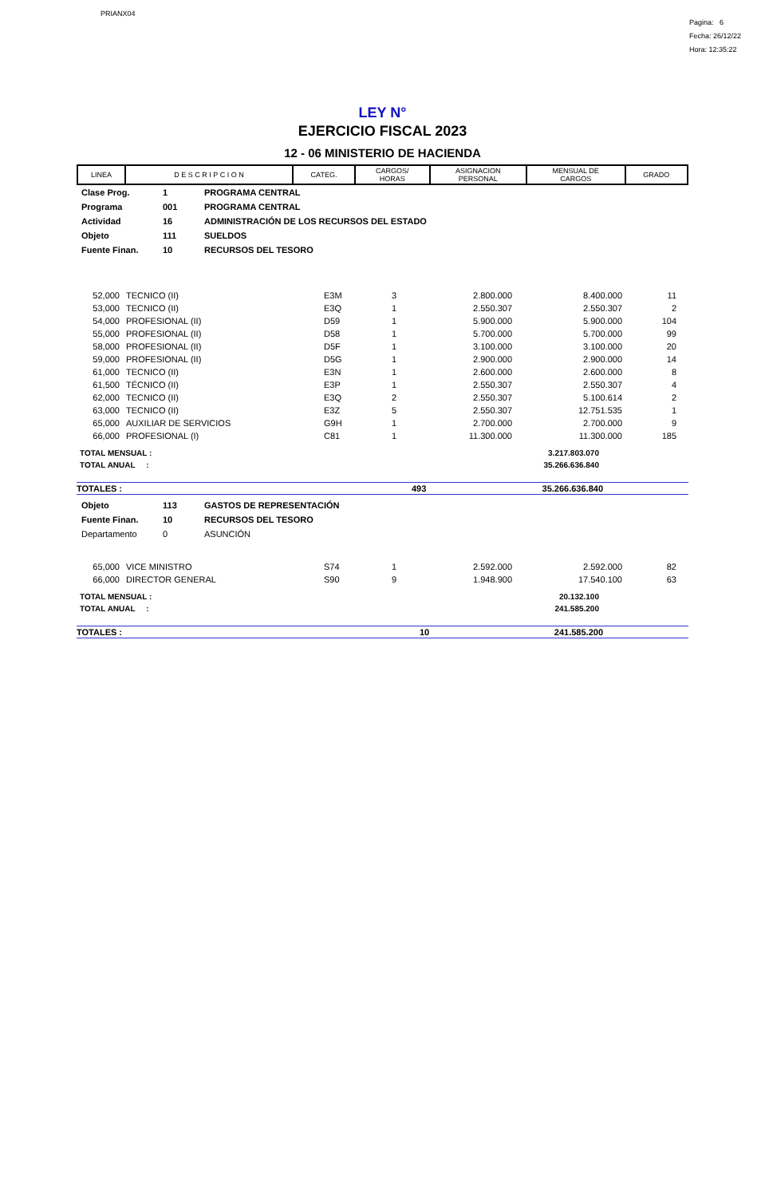PRIANX04
Pagina: 6
Fecha: 26/12/22
Hora: 12:35:22
LEY N°
EJERCICIO FISCAL 2023
12 - 06 MINISTERIO DE HACIENDA
| LINEA | D E S C R I P C I O N | CATEG. | CARGOS/ HORAS | ASIGNACION PERSONAL | MENSUAL DE CARGOS | GRADO |
| --- | --- | --- | --- | --- | --- | --- |
| Clase Prog. | 1 | PROGRAMA CENTRAL |
| Programa | 001 | PROGRAMA CENTRAL |
| Actividad | 16 | ADMINISTRACIÓN DE LOS RECURSOS DEL ESTADO |
| Objeto | 111 | SUELDOS |
| Fuente Finan. | 10 | RECURSOS DEL TESORO |
| 52,000 | TECNICO (II) | E3M | 3 | 2.800.000 | 8.400.000 | 11 | |
| 53,000 | TECNICO (II) | E3Q | 1 | 2.550.307 | 2.550.307 | 2 | |
| 54,000 | PROFESIONAL (II) | D59 | 1 | 5.900.000 | 5.900.000 | 104 | |
| 55,000 | PROFESIONAL (II) | D58 | 1 | 5.700.000 | 5.700.000 | 99 | |
| 58,000 | PROFESIONAL (II) | D5F | 1 | 3.100.000 | 3.100.000 | 20 | |
| 59,000 | PROFESIONAL (II) | D5G | 1 | 2.900.000 | 2.900.000 | 14 | |
| 61,000 | TECNICO (II) | E3N | 1 | 2.600.000 | 2.600.000 | 8 | |
| 61,500 | TÉCNICO (II) | E3P | 1 | 2.550.307 | 2.550.307 | 4 | |
| 62,000 | TECNICO (II) | E3Q | 2 | 2.550.307 | 5.100.614 | 2 | |
| 63,000 | TECNICO (II) | E3Z | 5 | 2.550.307 | 12.751.535 | 1 | |
| 65,000 | AUXILIAR DE SERVICIOS | G9H | 1 | 2.700.000 | 2.700.000 | 9 | |
| 66,000 | PROFESIONAL (I) | C81 | 1 | 11.300.000 | 11.300.000 | 185 | |
| TOTAL MENSUAL : | 3.217.803.070 | |
| TOTAL ANUAL : | 35.266.636.840 | |
| TOTALES : | 493 | 35.266.636.840 | |
| Objeto | 113 | GASTOS DE REPRESENTACIÓN |
| Fuente Finan. | 10 | RECURSOS DEL TESORO |
| Departamento | 0 | ASUNCIÓN |
| 65,000 | VICE MINISTRO | S74 | 1 | 2.592.000 | 2.592.000 | 82 | |
| 66,000 | DIRECTOR GENERAL | S90 | 9 | 1.948.900 | 17.540.100 | 63 | |
| TOTAL MENSUAL : | 20.132.100 | |
| TOTAL ANUAL : | 241.585.200 | |
| TOTALES : | 10 | 241.585.200 | |